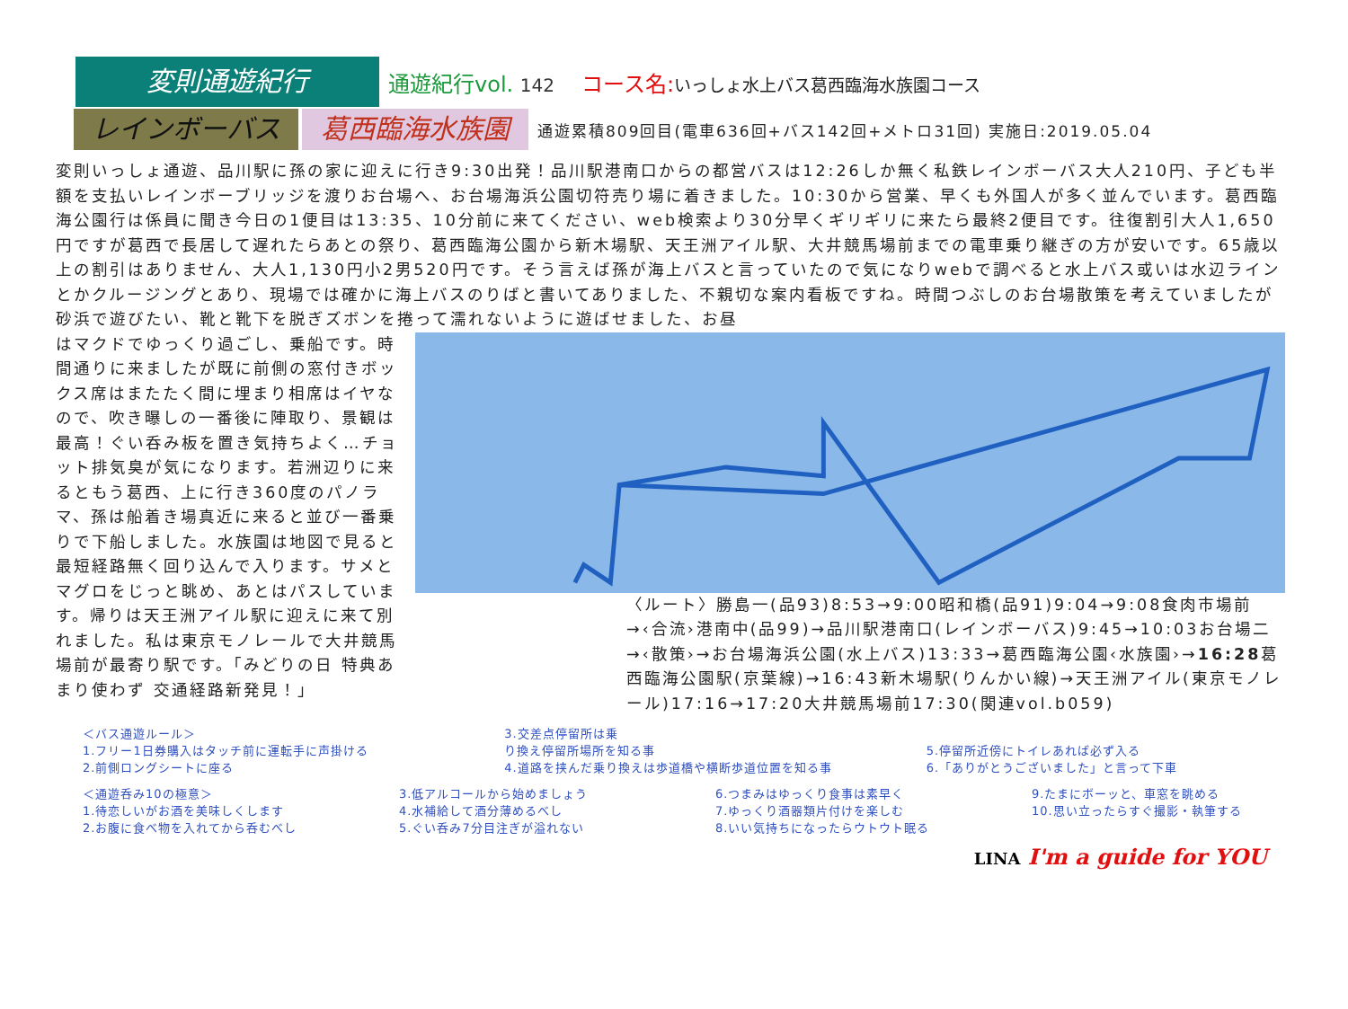変則通遊紀行
通遊紀行vol. 142
コース名:いっしょ水上バス葛西臨海水族園コース
レインボーバス 葛西臨海水族園
通遊累積809回目(電車636回+バス142回+メトロ31回) 実施日:2019.05.04
変則いっしょ通遊、品川駅に孫の家に迎えに行き9:30出発！品川駅港南口からの都営バスは12:26しか無く私鉄レインボーバス大人210円、子ども半額を支払いレインボーブリッジを渡りお台場へ、お台場海浜公園切符売り場に着きました。10:30から営業、早くも外国人が多く並んでいます。葛西臨海公園行は係員に聞き今日の1便目は13:35、10分前に来てください、web検索より30分早くギリギリに来たら最終2便目です。往復割引大人1,650円ですが葛西で長居して遅れたらあとの祭り、葛西臨海公園から新木場駅、天王洲アイル駅、大井競馬場前までの電車乗り継ぎの方が安いです。65歳以上の割引はありません、大人1,130円小2男520円です。そう言えば孫が海上バスと言っていたので気になりwebで調べると水上バス或いは水辺ラインとかクルージングとあり、現場では確かに海上バスのりばと書いてありました、不親切な案内看板ですね。時間つぶしのお台場散策を考えていましたが砂浜で遊びたい、靴と靴下を脱ぎズボンを捲って濡れないように遊ばせました、お昼
はマクドでゆっくり過ごし、乗船です。時間通りに来ましたが既に前側の窓付きボックス席はまたたく間に埋まり相席はイヤなので、吹き曝しの一番後に陣取り、景観は最高！ぐい呑み板を置き気持ちよく…チョット排気臭が気になります。若洲辺りに来るともう葛西、上に行き360度のパノラマ、孫は船着き場真近に来ると並び一番乗りで下船しました。水族園は地図で見ると最短経路無く回り込んで入ります。サメとマグロをじっと眺め、あとはパスしています。帰りは天王洲アイル駅に迎えに来て別れました。私は東京モノレールで大井競馬場前が最寄り駅です。「みどりの日 特典あまり使わず 交通経路新発見！」
〈ルート〉勝島一(品93)8:53→9:00昭和橋(品91)9:04→9:08食肉市場前→‹合流›港南中(品99)→品川駅港南口(レインボーバス)9:45→10:03お台場二→‹散策›→お台場海浜公園(水上バス)13:33→葛西臨海公園‹水族園›→16:28葛西臨海公園駅(京葉線)→16:43新木場駅(りんかい線)→天王洲アイル(東京モノレール)17:16→17:20大井競馬場前17:30(関連vol.b059)
＜バス通遊ルール＞
1.フリー1日券購入はタッチ前に運転手に声掛ける
2.前側ロングシートに座る
3.交差点停留所は乗
り換え停留所場所を知る事
4.道路を挟んだ乗り換えは歩道橋や横断歩道位置を知る事
5.停留所近傍にトイレあれば必ず入る
6.「ありがとうございました」と言って下車
＜通遊呑み10の極意＞
1.待恋しいがお酒を美味しくします
2.お腹に食べ物を入れてから呑むべし
3.低アルコールから始めましょう
4.水補給して酒分薄めるべし
5.ぐい呑み7分目注ぎが溢れない
6.つまみはゆっくり食事は素早く
7.ゆっくり酒器類片付けを楽しむ
8.いい気持ちになったらウトウト眠る
9.たまにボーッと、車窓を眺める
10.思い立ったらすぐ撮影・執筆する
LINA I'm a guide for YOU